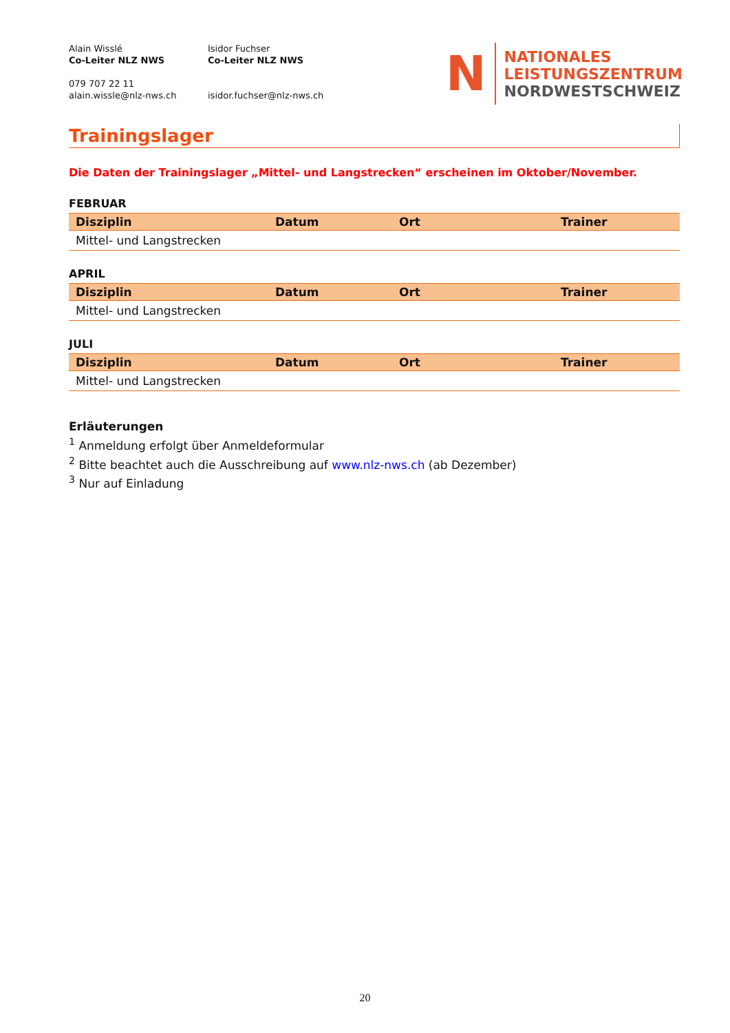Alain Wisslé
Co-Leiter NLZ NWS
079 707 22 11
alain.wissle@nlz-nws.ch
Isidor Fuchser
Co-Leiter NLZ NWS
isidor.fuchser@nlz-nws.ch
N
NATIONALES
LEISTUNGSZENTRUM
NORDWESTSCHWEIZ
Trainingslager
Die Daten der Trainingslager „Mittel- und Langstrecken“ erscheinen im Oktober/November.
FEBRUAR
| Disziplin | Datum | Ort | Trainer |
| --- | --- | --- | --- |
| Mittel- und Langstrecken | | | |
APRIL
| Disziplin | Datum | Ort | Trainer |
| --- | --- | --- | --- |
| Mittel- und Langstrecken | | | |
JULI
| Disziplin | Datum | Ort | Trainer |
| --- | --- | --- | --- |
| Mittel- und Langstrecken | | | |
Erläuterungen
<sup>1</sup> Anmeldung erfolgt über Anmeldeformular
<sup>2</sup> Bitte beachtet auch die Ausschreibung auf www.nlz-nws.ch (ab Dezember)
<sup>3</sup> Nur auf Einladung
20